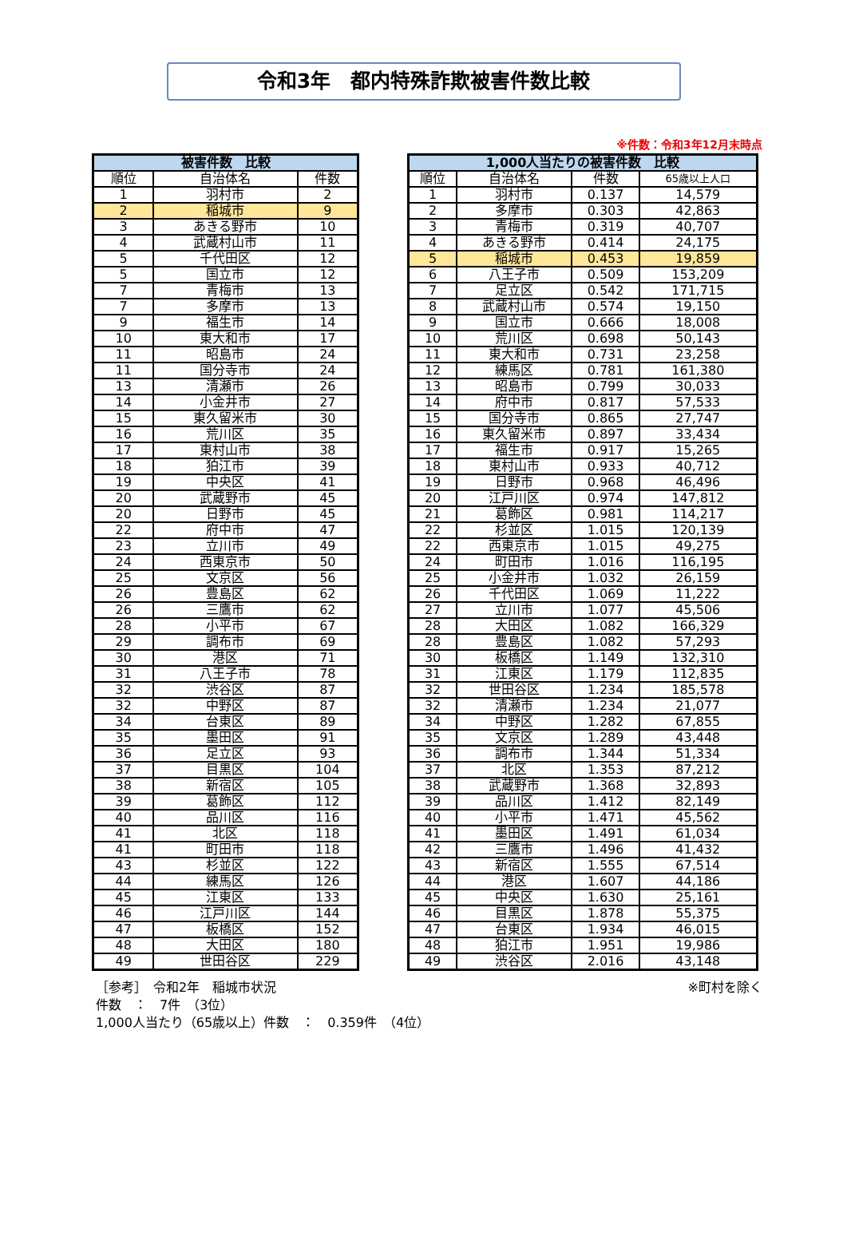令和3年　都内特殊詐欺被害件数比較
※件数：令和3年12月末時点
| 被害件数 比較 | | |
| --- | --- | --- |
| 順位 | 自治体名 | 件数 |
| 1 | 羽村市 | 2 |
| 2 | 稲城市 | 9 |
| 3 | あきる野市 | 10 |
| 4 | 武蔵村山市 | 11 |
| 5 | 千代田区 | 12 |
| 5 | 国立市 | 12 |
| 7 | 青梅市 | 13 |
| 7 | 多摩市 | 13 |
| 9 | 福生市 | 14 |
| 10 | 東大和市 | 17 |
| 11 | 昭島市 | 24 |
| 11 | 国分寺市 | 24 |
| 13 | 清瀬市 | 26 |
| 14 | 小金井市 | 27 |
| 15 | 東久留米市 | 30 |
| 16 | 荒川区 | 35 |
| 17 | 東村山市 | 38 |
| 18 | 狛江市 | 39 |
| 19 | 中央区 | 41 |
| 20 | 武蔵野市 | 45 |
| 20 | 日野市 | 45 |
| 22 | 府中市 | 47 |
| 23 | 立川市 | 49 |
| 24 | 西東京市 | 50 |
| 25 | 文京区 | 56 |
| 26 | 豊島区 | 62 |
| 26 | 三鷹市 | 62 |
| 28 | 小平市 | 67 |
| 29 | 調布市 | 69 |
| 30 | 港区 | 71 |
| 31 | 八王子市 | 78 |
| 32 | 渋谷区 | 87 |
| 32 | 中野区 | 87 |
| 34 | 台東区 | 89 |
| 35 | 墨田区 | 91 |
| 36 | 足立区 | 93 |
| 37 | 目黒区 | 104 |
| 38 | 新宿区 | 105 |
| 39 | 葛飾区 | 112 |
| 40 | 品川区 | 116 |
| 41 | 北区 | 118 |
| 41 | 町田市 | 118 |
| 43 | 杉並区 | 122 |
| 44 | 練馬区 | 126 |
| 45 | 江東区 | 133 |
| 46 | 江戸川区 | 144 |
| 47 | 板橋区 | 152 |
| 48 | 大田区 | 180 |
| 49 | 世田谷区 | 229 |
| 1,000人当たりの被害件数 比較 | | | |
| --- | --- | --- | --- |
| 順位 | 自治体名 | 件数 | 65歳以上人口 |
| 1 | 羽村市 | 0.137 | 14,579 |
| 2 | 多摩市 | 0.303 | 42,863 |
| 3 | 青梅市 | 0.319 | 40,707 |
| 4 | あきる野市 | 0.414 | 24,175 |
| 5 | 稲城市 | 0.453 | 19,859 |
| 6 | 八王子市 | 0.509 | 153,209 |
| 7 | 足立区 | 0.542 | 171,715 |
| 8 | 武蔵村山市 | 0.574 | 19,150 |
| 9 | 国立市 | 0.666 | 18,008 |
| 10 | 荒川区 | 0.698 | 50,143 |
| 11 | 東大和市 | 0.731 | 23,258 |
| 12 | 練馬区 | 0.781 | 161,380 |
| 13 | 昭島市 | 0.799 | 30,033 |
| 14 | 府中市 | 0.817 | 57,533 |
| 15 | 国分寺市 | 0.865 | 27,747 |
| 16 | 東久留米市 | 0.897 | 33,434 |
| 17 | 福生市 | 0.917 | 15,265 |
| 18 | 東村山市 | 0.933 | 40,712 |
| 19 | 日野市 | 0.968 | 46,496 |
| 20 | 江戸川区 | 0.974 | 147,812 |
| 21 | 葛飾区 | 0.981 | 114,217 |
| 22 | 杉並区 | 1.015 | 120,139 |
| 22 | 西東京市 | 1.015 | 49,275 |
| 24 | 町田市 | 1.016 | 116,195 |
| 25 | 小金井市 | 1.032 | 26,159 |
| 26 | 千代田区 | 1.069 | 11,222 |
| 27 | 立川市 | 1.077 | 45,506 |
| 28 | 大田区 | 1.082 | 166,329 |
| 28 | 豊島区 | 1.082 | 57,293 |
| 30 | 板橋区 | 1.149 | 132,310 |
| 31 | 江東区 | 1.179 | 112,835 |
| 32 | 世田谷区 | 1.234 | 185,578 |
| 32 | 清瀬市 | 1.234 | 21,077 |
| 34 | 中野区 | 1.282 | 67,855 |
| 35 | 文京区 | 1.289 | 43,448 |
| 36 | 調布市 | 1.344 | 51,334 |
| 37 | 北区 | 1.353 | 87,212 |
| 38 | 武蔵野市 | 1.368 | 32,893 |
| 39 | 品川区 | 1.412 | 82,149 |
| 40 | 小平市 | 1.471 | 45,562 |
| 41 | 墨田区 | 1.491 | 61,034 |
| 42 | 三鷹市 | 1.496 | 41,432 |
| 43 | 新宿区 | 1.555 | 67,514 |
| 44 | 港区 | 1.607 | 44,186 |
| 45 | 中央区 | 1.630 | 25,161 |
| 46 | 目黒区 | 1.878 | 55,375 |
| 47 | 台東区 | 1.934 | 46,015 |
| 48 | 狛江市 | 1.951 | 19,986 |
| 49 | 渋谷区 | 2.016 | 43,148 |
［参考］　令和2年　稲城市状況
件数　：　7件　（3位）
1,000人当たり（65歳以上）件数　：　0.359件　（4位）
※町村を除く